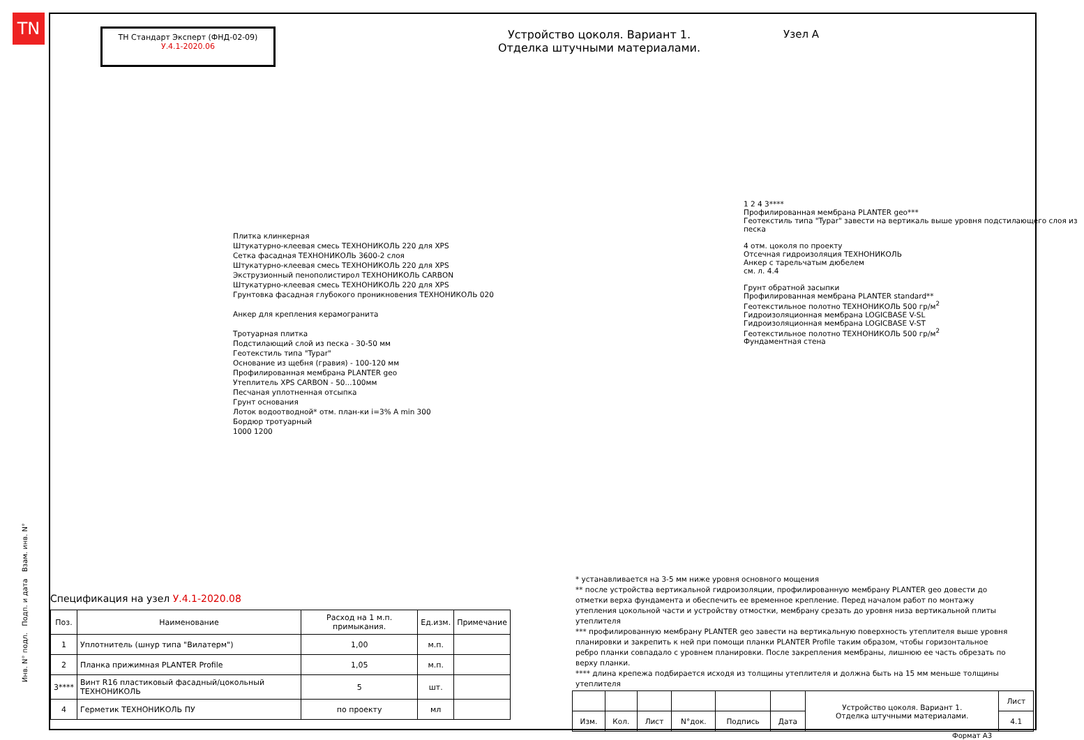TN
ТН Стандарт Эксперт (ФНД-02-09)
У.4.1-2020.06
Устройство цоколя. Вариант 1.
Отделка штучными материалами.
Узел А
Плитка клинкерная
Штукатурно-клеевая смесь ТЕХНОНИКОЛЬ 220 для XPS
Сетка фасадная ТЕХНОНИКОЛЬ 3600-2 слоя
Штукатурно-клеевая смесь ТЕХНОНИКОЛЬ 220 для XPS
Экструзионный пенополистирол ТЕХНОНИКОЛЬ CARBON
Штукатурно-клеевая смесь ТЕХНОНИКОЛЬ 220 для XPS
Грунтовка фасадная глубокого проникновения ТЕХНОНИКОЛЬ 020
Анкер для крепления керамогранита
Тротуарная плитка
Подстилающий слой из песка - 30-50 мм
Геотекстиль типа "Typar"
Основание из щебня (гравия) - 100-120 мм
Профилированная мембрана PLANTER geo
Утеплитель XPS CARBON - 50...100мм
Песчаная уплотненная отсыпка
Грунт основания
Лоток водоотводной* отм. план-ки i=3% A min 300
Бордюр тротуарный
1000 1200
1 2 4 3****
Профилированная мембрана PLANTER geo***
Геотекстиль типа "Typar" завести на вертикаль выше уровня подстилающего слоя из песка
4 отм. цоколя по проекту
Отсечная гидроизоляция ТЕХНОНИКОЛЬ
Анкер с тарельчатым дюбелем
см. л. 4.4
Грунт обратной засыпки
Профилированная мембрана PLANTER standard**
Геотекстильное полотно ТЕХНОНИКОЛЬ 500 гр/м<sup>2</sup>
Гидроизоляционная мембрана LOGICBASE V-SL
Гидроизоляционная мембрана LOGICBASE V-ST
Геотекстильное полотно ТЕХНОНИКОЛЬ 500 гр/м<sup>2</sup>
Фундаментная стена
Спецификация на узел У.4.1-2020.08
| Поз. | Наименование | Расход на 1 м.п. примыкания. | Ед.изм. | Примечание |
| --- | --- | --- | --- | --- |
| 1 | Уплотнитель (шнур типа "Вилатерм") | 1,00 | м.п. | |
| 2 | Планка прижимная PLANTER Profile | 1,05 | м.п. | |
| 3**** | Винт R16 пластиковый фасадный/цокольный ТЕХНОНИКОЛЬ | 5 | шт. | |
| 4 | Герметик ТЕХНОНИКОЛЬ ПУ | по проекту | мл | |
* устанавливается на 3-5 мм ниже уровня основного мощения
** после устройства вертикальной гидроизоляции, профилированную мембрану PLANTER geo довести до отметки верха фундамента и обеспечить ее временное крепление. Перед началом работ по монтажу утепления цокольной части и устройству отмостки, мембрану срезать до уровня низа вертикальной плиты утеплителя
*** профилированную мембрану PLANTER geo завести на вертикальную поверхность утеплителя выше уровня планировки и закрепить к ней при помощи планки PLANTER Profile таким образом, чтобы горизонтальное ребро планки совпадало с уровнем планировки. После закрепления мембраны, лишнюю ее часть обрезать по верху планки.
**** длина крепежа подбирается исходя из толщины утеплителя и должна быть на 15 мм меньше толщины утеплителя
| | | | | | | Устройство цоколя. Вариант 1. Отделка штучными материалами. | Лист |
| Изм. | Кол. | Лист | N°док. | Подпись | Дата | | 4.1 |
Формат А3
Инв. N° подл. Подп. и дата Взам. инв. N°